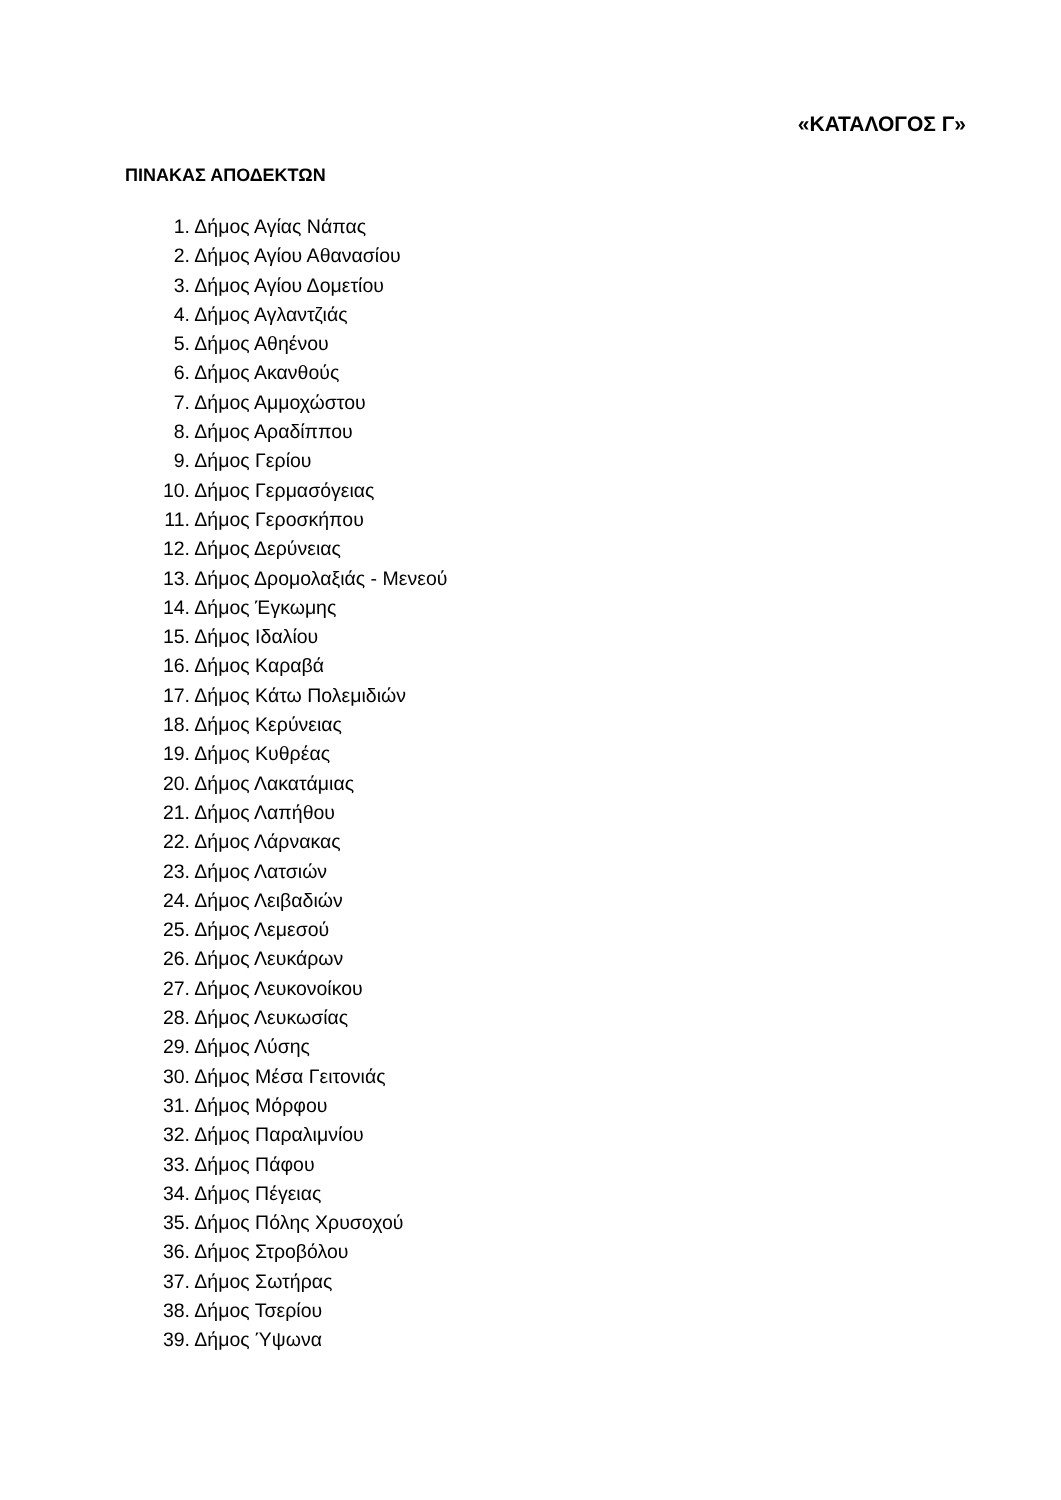«ΚΑΤΑΛΟΓΟΣ Γ»
ΠΙΝΑΚΑΣ ΑΠΟΔΕΚΤΩΝ
1. Δήμος Αγίας Νάπας
2. Δήμος Αγίου Αθανασίου
3. Δήμος Αγίου Δομετίου
4. Δήμος Αγλαντζιάς
5. Δήμος Αθηένου
6. Δήμος Ακανθούς
7. Δήμος Αμμοχώστου
8. Δήμος Αραδίππου
9. Δήμος Γερίου
10. Δήμος Γερμασόγειας
11. Δήμος Γεροσκήπου
12. Δήμος Δερύνειας
13. Δήμος Δρομολαξιάς - Μενεού
14. Δήμος Έγκωμης
15. Δήμος Ιδαλίου
16. Δήμος Καραβά
17. Δήμος Κάτω Πολεμιδιών
18. Δήμος Κερύνειας
19. Δήμος Κυθρέας
20. Δήμος Λακατάμιας
21. Δήμος Λαπήθου
22. Δήμος Λάρνακας
23. Δήμος Λατσιών
24. Δήμος Λειβαδιών
25. Δήμος Λεμεσού
26. Δήμος Λευκάρων
27. Δήμος Λευκονοίκου
28. Δήμος Λευκωσίας
29. Δήμος Λύσης
30. Δήμος Μέσα Γειτονιάς
31. Δήμος Μόρφου
32. Δήμος Παραλιμνίου
33. Δήμος Πάφου
34. Δήμος Πέγειας
35. Δήμος Πόλης Χρυσοχού
36. Δήμος Στροβόλου
37. Δήμος Σωτήρας
38. Δήμος Τσερίου
39. Δήμος Ύψωνα